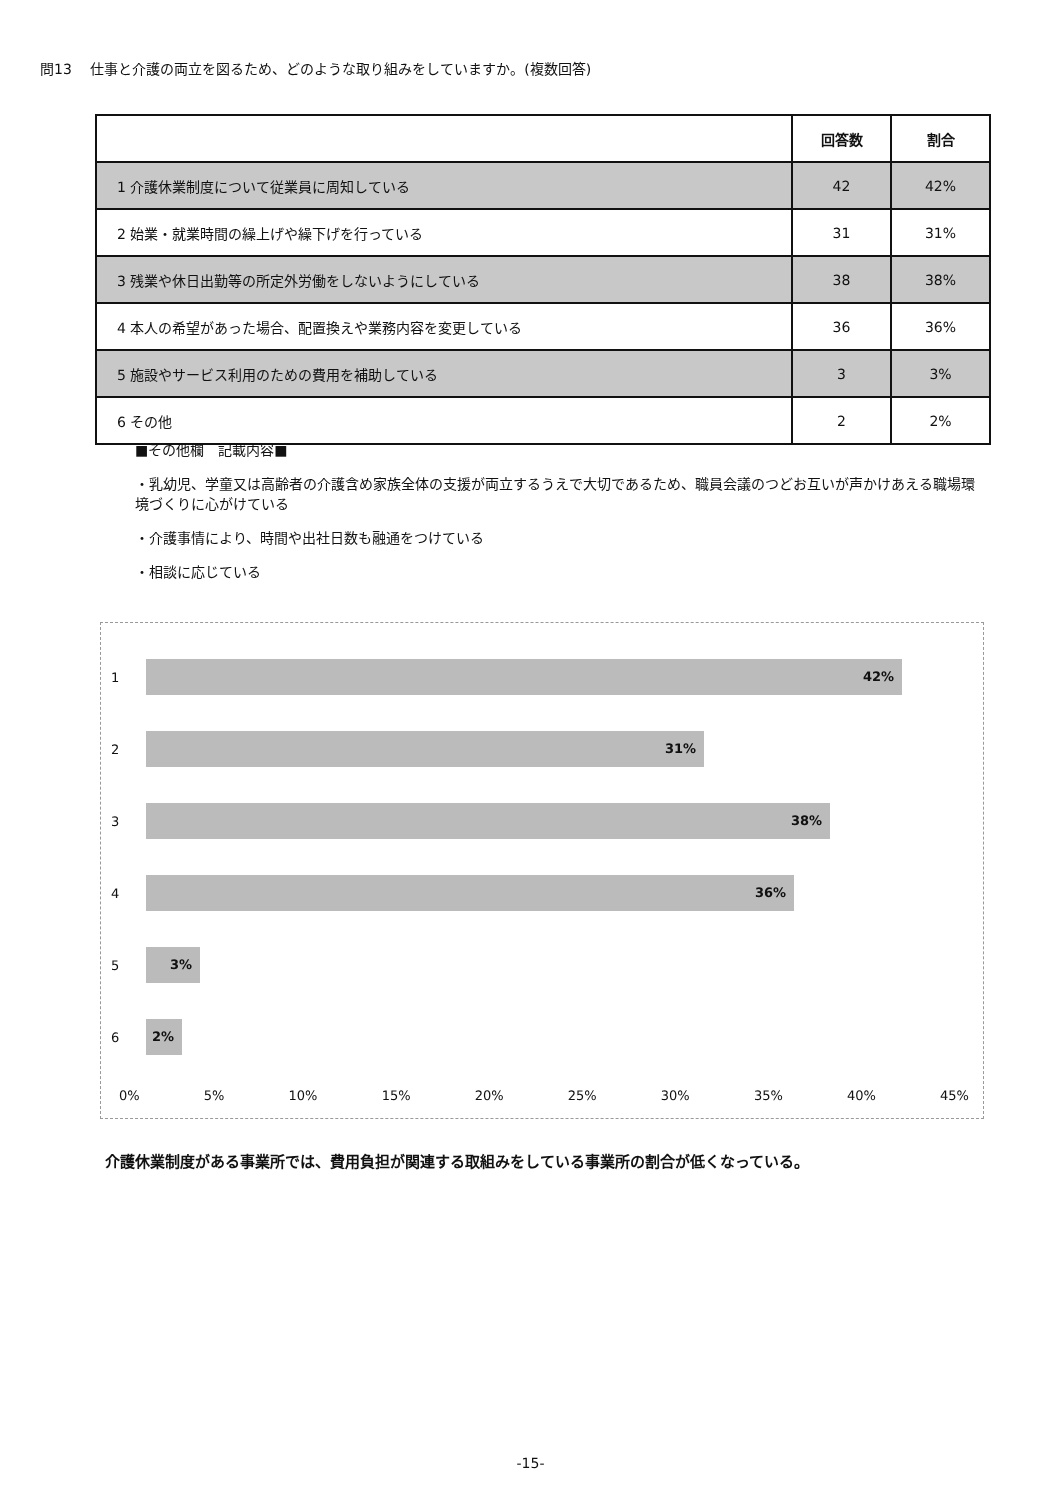問13　 仕事と介護の両立を図るため、どのような取り組みをしていますか。(複数回答)
| | 回答数 | 割合 |
| --- | --- | --- |
| 1 介護休業制度について従業員に周知している | 42 | 42% |
| 2 始業・就業時間の繰上げや繰下げを行っている | 31 | 31% |
| 3 残業や休日出勤等の所定外労働をしないようにしている | 38 | 38% |
| 4 本人の希望があった場合、配置換えや業務内容を変更している | 36 | 36% |
| 5 施設やサービス利用のための費用を補助している | 3 | 3% |
| 6 その他 | 2 | 2% |
■その他欄　記載内容■
・乳幼児、学童又は高齢者の介護含め家族全体の支援が両立するうえで大切であるため、職員会議のつどお互いが声かけあえる職場環境づくりに心がけている
・介護事情により、時間や出社日数も融通をつけている
・相談に応じている
1
42%
2
31%
3
38%
4
36%
5
3%
6
2%
0% 5% 10% 15% 20% 25% 30% 35% 40% 45%
介護休業制度がある事業所では、費用負担が関連する取組みをしている事業所の割合が低くなっている。
-15-